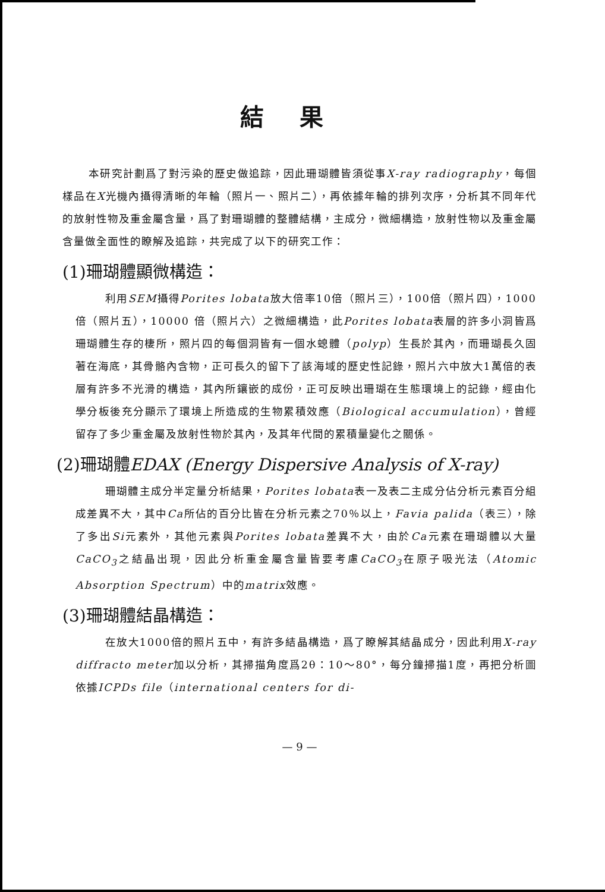結果
本研究計劃爲了對污染的歷史做追踪，因此珊瑚體皆須從事X-ray radiography，每個樣品在X光機內攝得清晰的年輪（照片一、照片二），再依據年輪的排列次序，分析其不同年代的放射性物及重金屬含量，爲了對珊瑚體的整體結構，主成分，微細構造，放射性物以及重金屬含量做全面性的瞭解及追踪，共完成了以下的研究工作：
(1)珊瑚體顯微構造：
利用SEM攝得Porites lobata放大倍率10倍（照片三），100倍（照片四），1000倍（照片五），10000 倍（照片六）之微細構造，此Porites lobata表層的許多小洞皆爲珊瑚體生存的棲所，照片四的每個洞皆有一個水螅體（polyp）生長於其內，而珊瑚長久固著在海底，其骨骼內含物，正可長久的留下了該海域的歷史性記錄，照片六中放大1萬倍的表層有許多不光滑的構造，其內所鑲嵌的成份，正可反映出珊瑚在生態環境上的記錄，經由化學分板後充分顯示了環境上所造成的生物累積效應（Biological accumulation），曾經留存了多少重金屬及放射性物於其內，及其年代間的累積量變化之關係。
(2)珊瑚體EDAX (Energy Dispersive Analysis of X-ray)
珊瑚體主成分半定量分析結果，Porites lobata表一及表二主成分佔分析元素百分組成差異不大，其中Ca所佔的百分比皆在分析元素之70％以上，Favia palida（表三），除了多出Si元素外，其他元素與Porites lobata差異不大，由於Ca元素在珊瑚體以大量CaCO<sub>3</sub>之結晶出現，因此分析重金屬含量皆要考慮CaCO<sub>3</sub>在原子吸光法（Atomic Absorption Spectrum）中的matrix效應。
(3)珊瑚體結晶構造：
在放大1000倍的照片五中，有許多結晶構造，爲了瞭解其結晶成分，因此利用X-ray diffracto meter加以分析，其掃描角度爲2θ：10～80°，每分鐘掃描1度，再把分析圖依據ICPDs file（international centers for di-
— 9 —